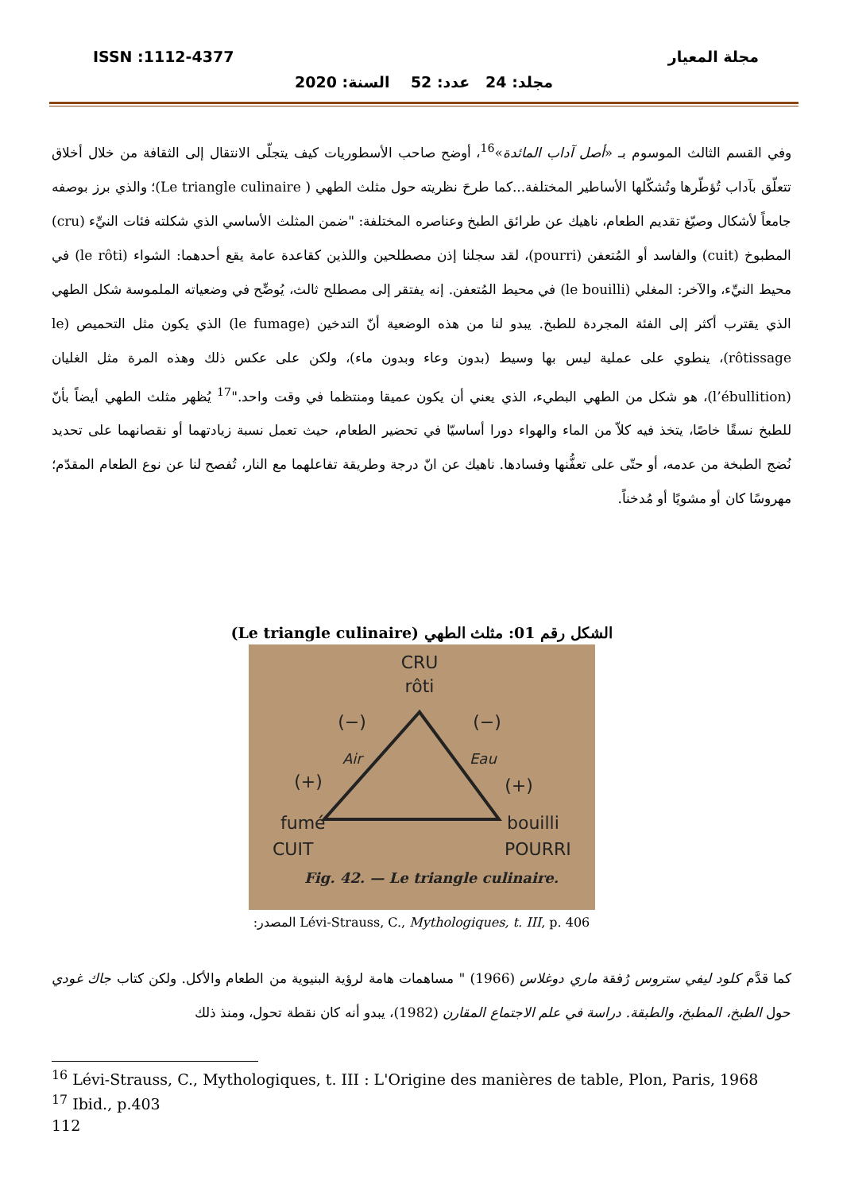مجلة المعيار ISSN :1112-4377
مجلد: 24 عدد: 52 السنة: 2020
وفي القسم الثالث الموسوم بـ «أصل آداب المائدة»<sup>16</sup>، أوضح صاحب الأسطوريات كيف يتجلّى الانتقال إلى الثقافة من خلال أخلاق تتعلّق بآداب تُؤطّرها وتُشكّلها الأساطير المختلفة...كما طرحَ نظريته حول مثلث الطهي ( Le triangle culinaire)؛ والذي برز بوصفه جامعاً لأشكال وصيّغ تقديم الطعام، ناهيك عن طرائق الطبخ وعناصره المختلفة: "ضمن المثلث الأساسي الذي شكلته فئات النيِّء (cru) المطبوخ (cuit) والفاسد أو المُتعفن (pourri)، لقد سجلنا إذن مصطلحين واللذين كقاعدة عامة يقع أحدهما: الشواء (le rôti) في محيط النيِّء، والآخر: المغلي (le bouilli) في محيط المُتعفن. إنه يفتقر إلى مصطلح ثالث، يُوضِّح في وضعياته الملموسة شكل الطهي الذي يقترب أكثر إلى الفئة المجردة للطبخ. يبدو لنا من هذه الوضعية أنّ التدخين (le fumage) الذي يكون مثل التحميص (le rôtissage)، ينطوي على عملية ليس بها وسيط (بدون وعاء وبدون ماء)، ولكن على عكس ذلك وهذه المرة مثل الغليان (l’ébullition)، هو شكل من الطهي البطيء، الذي يعني أن يكون عميقا ومنتظما في وقت واحد."<sup>17</sup> يُظهر مثلث الطهي أيضاً بأنّ للطبخ نسقًا خاصًا، يتخذ فيه كلاّ من الماء والهواء دورا أساسيّا في تحضير الطعام، حيث تعمل نسبة زيادتهما أو نقصانهما على تحديد نُضج الطبخة من عدمه، أو حتّى على تعفُّنها وفسادها. ناهيك عن انّ درجة وطريقة تفاعلهما مع النار، تُفصح لنا عن نوع الطعام المقدّم؛ مهروسًا كان أو مشويًا أو مُدخناً.
الشكل رقم 01: مثلث الطهي (Le triangle culinaire)
CRU
rôti
(−)
(−)
Air
Eau
(+)
(+)
fumé
CUIT
bouilli
POURRI
Fig. 42. — Le triangle culinaire.
المصدر: Lévi-Strauss, C., Mythologiques, t. III, p. 406
كما قدَّم كلود ليفي ستروس رُفقة ماري دوغلاس (1966) " مساهمات هامة لرؤية البنيوية من الطعام والأكل. ولكن كتاب جاك غودي حول الطبخ، المطبخ، والطبقة. دراسة في علم الاجتماع المقارن (1982)، يبدو أنه كان نقطة تحول، ومنذ ذلك
<sup>16</sup> Lévi-Strauss, C., Mythologiques, t. III : L'Origine des manières de table, Plon, Paris, 1968
<sup>17</sup> Ibid., p.403
112